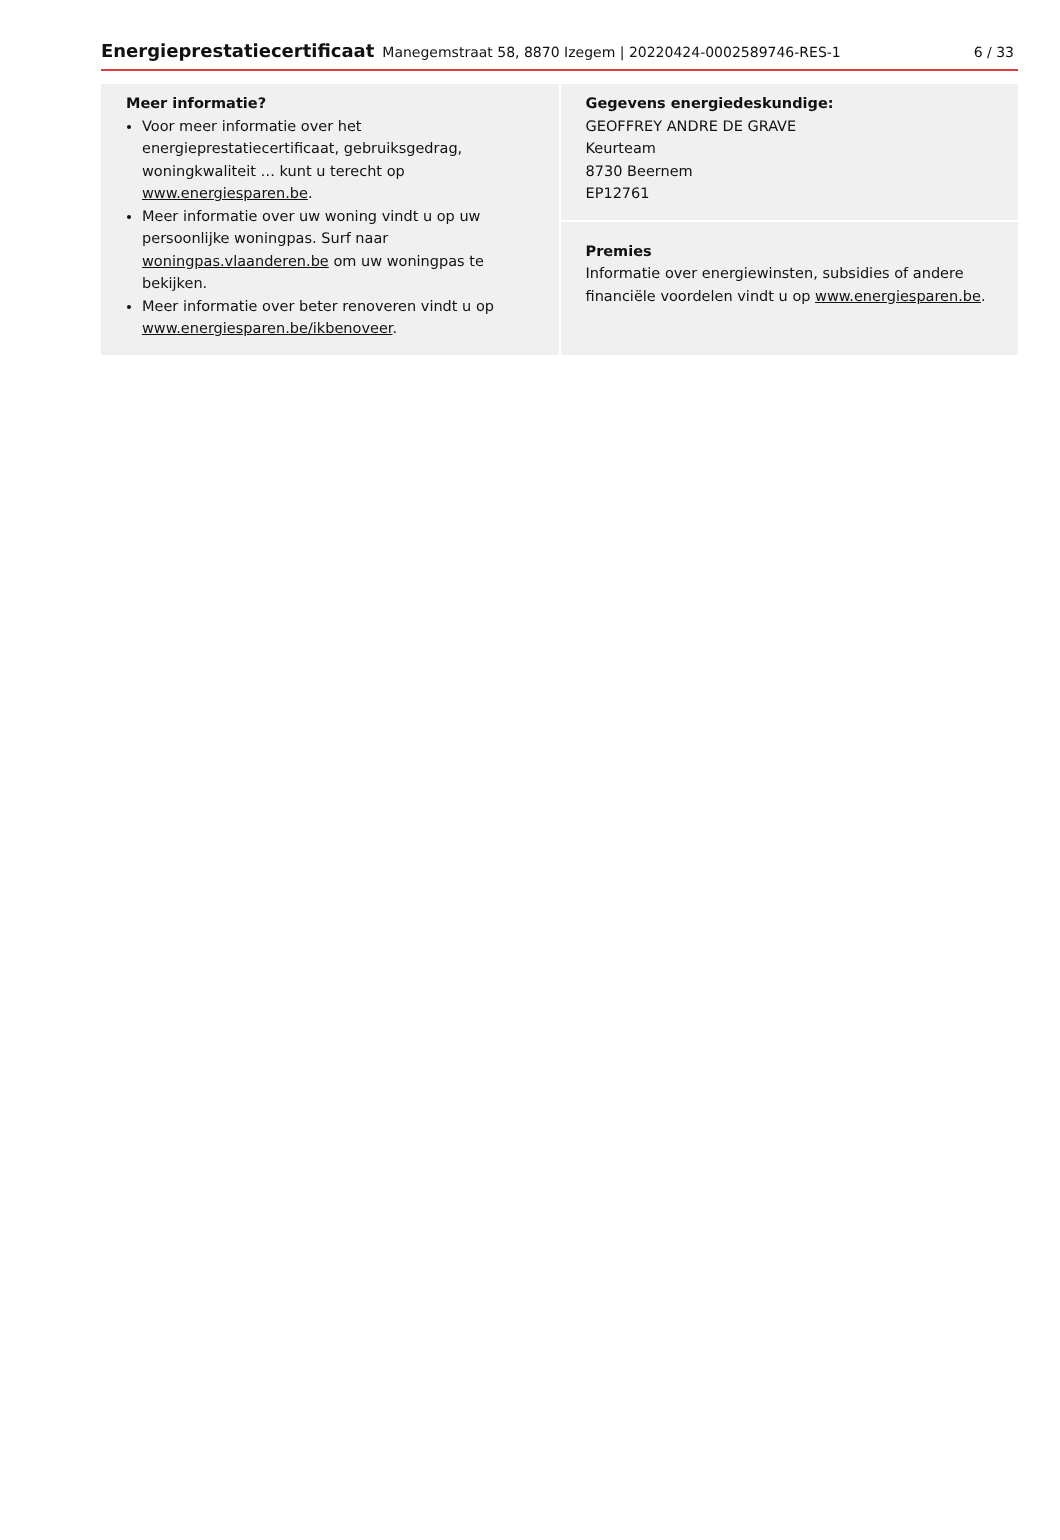Energieprestatiecertificaat Manegemstraat 58, 8870 Izegem | 20220424-0002589746-RES-1 6 / 33
Meer informatie?
Voor meer informatie over het energieprestatiecertificaat, gebruiksgedrag, woningkwaliteit … kunt u terecht op www.energiesparen.be.
Meer informatie over uw woning vindt u op uw persoonlijke woningpas. Surf naar woningpas.vlaanderen.be om uw woningpas te bekijken.
Meer informatie over beter renoveren vindt u op www.energiesparen.be/ikbenoveer.
Gegevens energiedeskundige:
GEOFFREY ANDRE DE GRAVE
Keurteam
8730 Beernem
EP12761
Premies
Informatie over energiewinsten, subsidies of andere financiële voordelen vindt u op www.energiesparen.be.